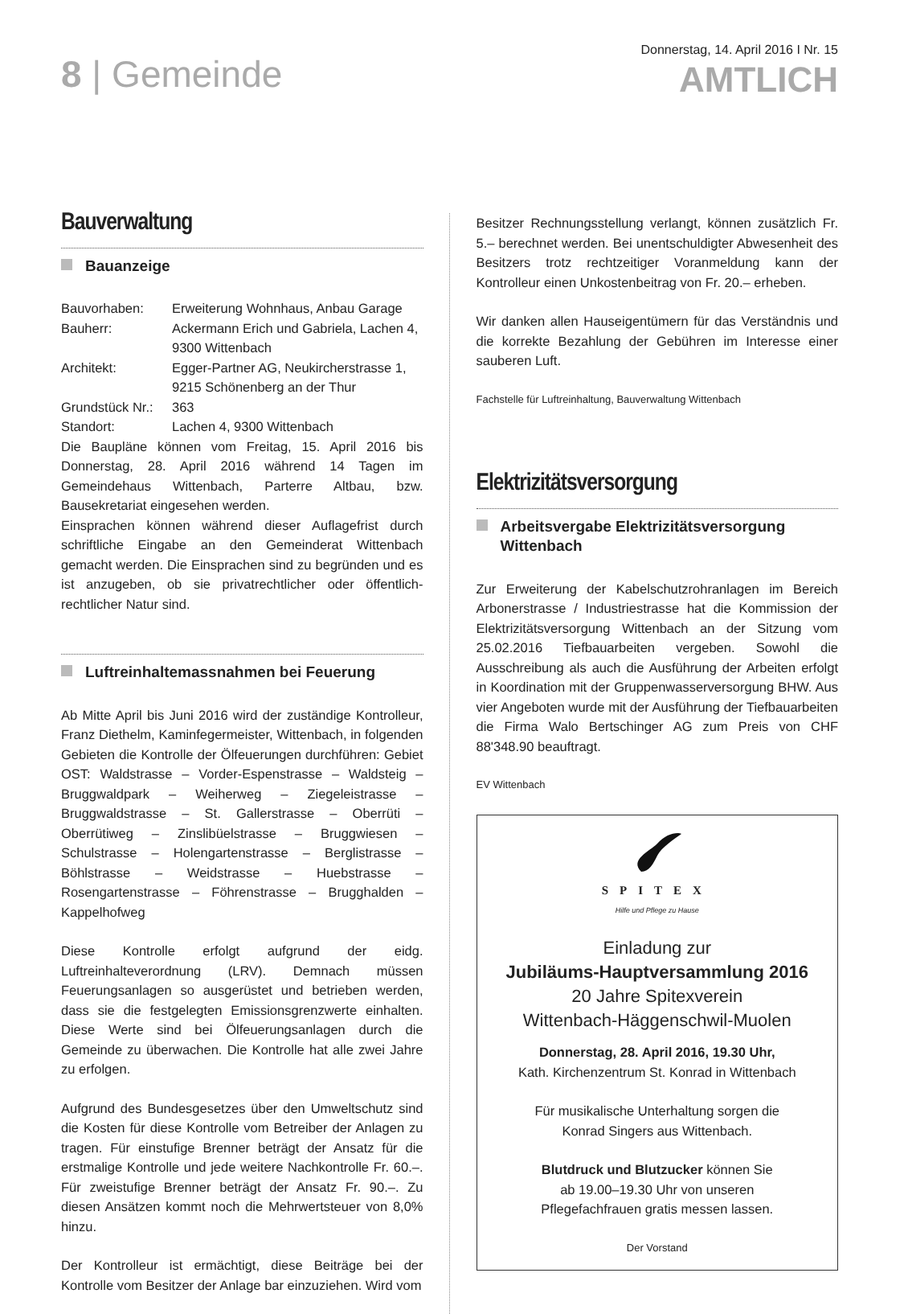8 | Gemeinde
Donnerstag, 14. April 2016 I Nr. 15
AMTLICH
Bauverwaltung
Bauanzeige
| Bauvorhaben: | Erweiterung Wohnhaus, Anbau Garage |
| Bauherr: | Ackermann Erich und Gabriela, Lachen 4, 9300 Wittenbach |
| Architekt: | Egger-Partner AG, Neukircherstrasse 1, 9215 Schönenberg an der Thur |
| Grundstück Nr.: | 363 |
| Standort: | Lachen 4, 9300 Wittenbach |
Die Baupläne können vom Freitag, 15. April 2016 bis Donnerstag, 28. April 2016 während 14 Tagen im Gemeindehaus Wittenbach, Parterre Altbau, bzw. Bausekretariat eingesehen werden.
Einsprachen können während dieser Auflagefrist durch schriftliche Eingabe an den Gemeinderat Wittenbach gemacht werden. Die Einsprachen sind zu begründen und es ist anzugeben, ob sie privatrechtlicher oder öffentlich-rechtlicher Natur sind.
Luftreinhaltemassnahmen bei Feuerung
Ab Mitte April bis Juni 2016 wird der zuständige Kontrolleur, Franz Diethelm, Kaminfegermeister, Wittenbach, in folgenden Gebieten die Kontrolle der Ölfeuerungen durchführen: Gebiet OST: Waldstrasse – Vorder-Espenstrasse – Waldsteig – Bruggwaldpark – Weiherweg – Ziegeleistrasse – Bruggwaldstrasse – St. Gallerstrasse – Oberrüti – Oberrütiweg – Zinslibüelstrasse – Bruggwiesen – Schulstrasse – Holengartenstrasse – Berglistrasse – Böhlstrasse – Weidstrasse – Huebstrasse – Rosengartenstrasse – Föhrenstrasse – Brugghalden – Kappelhofweg
Diese Kontrolle erfolgt aufgrund der eidg. Luftreinhalteverordnung (LRV). Demnach müssen Feuerungsanlagen so ausgerüstet und betrieben werden, dass sie die festgelegten Emissionsgrenzwerte einhalten. Diese Werte sind bei Ölfeuerungsanlagen durch die Gemeinde zu überwachen. Die Kontrolle hat alle zwei Jahre zu erfolgen.
Aufgrund des Bundesgesetzes über den Umweltschutz sind die Kosten für diese Kontrolle vom Betreiber der Anlagen zu tragen. Für einstufige Brenner beträgt der Ansatz für die erstmalige Kontrolle und jede weitere Nachkontrolle Fr. 60.–. Für zweistufige Brenner beträgt der Ansatz Fr. 90.–. Zu diesen Ansätzen kommt noch die Mehrwertsteuer von 8,0% hinzu.
Der Kontrolleur ist ermächtigt, diese Beiträge bei der Kontrolle vom Besitzer der Anlage bar einzuziehen. Wird vom
Besitzer Rechnungsstellung verlangt, können zusätzlich Fr. 5.– berechnet werden. Bei unentschuldigter Abwesenheit des Besitzers trotz rechtzeitiger Voranmeldung kann der Kontrolleur einen Unkostenbeitrag von Fr. 20.– erheben.
Wir danken allen Hauseigentümern für das Verständnis und die korrekte Bezahlung der Gebühren im Interesse einer sauberen Luft.
Fachstelle für Luftreinhaltung, Bauverwaltung Wittenbach
Elektrizitätsversorgung
Arbeitsvergabe Elektrizitätsversorgung Wittenbach
Zur Erweiterung der Kabelschutzrohranlagen im Bereich Arbonerstrasse / Industriestrasse hat die Kommission der Elektrizitätsversorgung Wittenbach an der Sitzung vom 25.02.2016 Tiefbauarbeiten vergeben. Sowohl die Ausschreibung als auch die Ausführung der Arbeiten erfolgt in Koordination mit der Gruppenwasserversorgung BHW. Aus vier Angeboten wurde mit der Ausführung der Tiefbauarbeiten die Firma Walo Bertschinger AG zum Preis von CHF 88'348.90 beauftragt.
EV Wittenbach
SPITEX
Hilfe und Pflege zu Hause
Einladung zur
Jubiläums-Hauptversammlung 2016
20 Jahre Spitexverein
Wittenbach-Häggenschwil-Muolen
Donnerstag, 28. April 2016, 19.30 Uhr,
Kath. Kirchenzentrum St. Konrad in Wittenbach
Für musikalische Unterhaltung sorgen die
Konrad Singers aus Wittenbach.
Blutdruck und Blutzucker können Sie
ab 19.00–19.30 Uhr von unseren
Pflegefachfrauen gratis messen lassen.
Der Vorstand